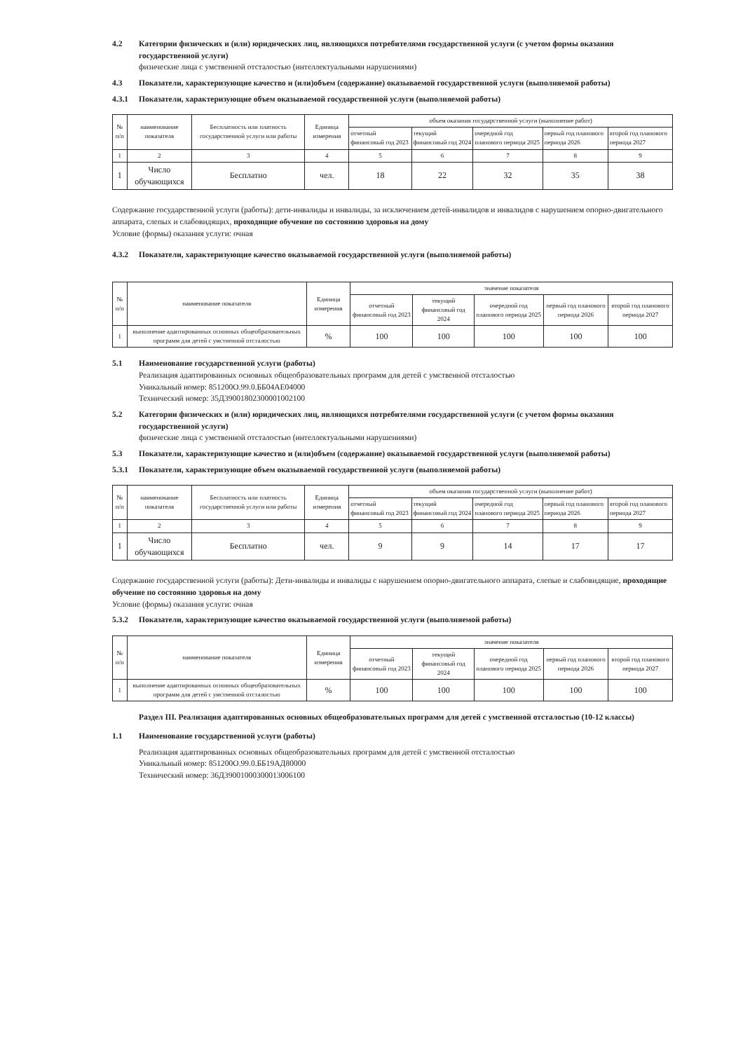4.2 Категории физических и (или) юридических лиц, являющихся потребителями государственной услуги (с учетом формы оказания государственной услуги)
физические лица с умственной отсталостью (интеллектуальными нарушениями)
4.3 Показатели, характеризующие качество и (или)объем (содержание) оказываемой государственной услуги (выполняемой работы)
4.3.1 Показатели, характеризующие объем оказываемой государственной услуги (выполняемой работы)
| № п/п | наименование показателя | Бесплатность или платность государственной услуги или работы | Единица измерения | объем оказания государственной услуги (выполнение работ) | | | | |
| --- | --- | --- | --- | --- | --- | --- | --- | --- |
| | | | | отчетный финансовый год 2023 | текущий финансовый год 2024 | очередной год планового периода 2025 | первый год планового периода 2026 | второй год планового периода 2027 |
| 1 | 2 | 3 | 4 | 5 | 6 | 7 | 8 | 9 |
| 1 | Число обучающихся | Бесплатно | чел. | 18 | 22 | 32 | 35 | 38 |
Содержание государственной услуги (работы): дети-инвалиды и инвалиды, за исключением детей-инвалидов и инвалидов с нарушением опорно-двигательного аппарата, слепых и слабовидящих, проходящие обучение по состоянию здоровья на дому
Условие (формы) оказания услуги: очная
4.3.2 Показатели, характеризующие качество оказываемой государственной услуги (выполняемой работы)
| № п/п | наименование показателя | Единица измерения | значение показателя | | | | |
| --- | --- | --- | --- | --- | --- | --- | --- |
| | | | отчетный финансовый год 2023 | текущий финансовый год 2024 | очередной год планового периода 2025 | первый год планового периода 2026 | второй год планового периода 2027 |
| 1 | выполнение адаптированных основных общеобразовательных программ для детей с умственной отсталостью | % | 100 | 100 | 100 | 100 | 100 |
5.1 Наименование государственной услуги (работы)
Реализация адаптированных основных общеобразовательных программ для детей с умственной отсталостью
Уникальный номер: 851200О.99.0.ББ04АЕ04000
Технический номер: 35Д39001802300001002100
5.2 Категории физических и (или) юридических лиц, являющихся потребителями государственной услуги (с учетом формы оказания государственной услуги)
физические лица с умственной отсталостью (интеллектуальными нарушениями)
5.3 Показатели, характеризующие качество и (или)объем (содержание) оказываемой государственной услуги (выполняемой работы)
5.3.1 Показатели, характеризующие объем оказываемой государственной услуги (выполняемой работы)
| № п/п | наименование показателя | Бесплатность или платность государственной услуги или работы | Единица измерения | объем оказания государственной услуги (выполнение работ) | | | | |
| --- | --- | --- | --- | --- | --- | --- | --- | --- |
| | | | | отчетный финансовый год 2023 | текущий финансовый год 2024 | очередной год планового периода 2025 | первый год планового периода 2026 | второй год планового периода 2027 |
| 1 | 2 | 3 | 4 | 5 | 6 | 7 | 8 | 9 |
| 1 | Число обучающихся | Бесплатно | чел. | 9 | 9 | 14 | 17 | 17 |
Содержание государственной услуги (работы): Дети-инвалиды и инвалиды с нарушением опорно-двигательного аппарата, слепые и слабовидящие, проходящие обучение по состоянию здоровья на дому
Условие (формы) оказания услуги: очная
5.3.2 Показатели, характеризующие качество оказываемой государственной услуги (выполняемой работы)
| № п/п | наименование показателя | Единица измерения | значение показателя | | | | |
| --- | --- | --- | --- | --- | --- | --- | --- |
| | | | отчетный финансовый год 2023 | текущий финансовый год 2024 | очередной год планового периода 2025 | первый год планового периода 2026 | второй год планового периода 2027 |
| 1 | выполнение адаптированных основных общеобразовательных программ для детей с умственной отсталостью | % | 100 | 100 | 100 | 100 | 100 |
Раздел III. Реализация адаптированных основных общеобразовательных программ для детей с умственной отсталостью (10-12 классы)
1.1 Наименование государственной услуги (работы)
Реализация адаптированных основных общеобразовательных программ для детей с умственной отсталостью
Уникальный номер: 851200О.99.0.ББ19АД80000
Технический номер: 36Д39001000300013006100